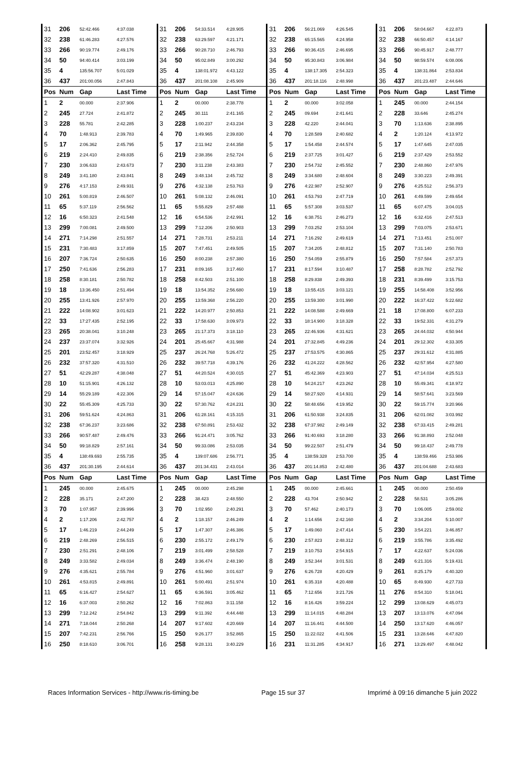| 31 | 206 | 52:42.466 | 4:37.038 | 31 | 206 | 54:33.514 | 4:28.905 | 31 | 206 | 56:21.069 | 4:26.545 | 31 | 206 | 58:04.667 | 4:22.873 |
| 32 | 238 | 61:46.283 | 4:27.576 | 32 | 238 | 63:29.597 | 4:21.171 | 32 | 238 | 65:15.565 | 4:24.958 | 32 | 238 | 66:50.457 | 4:14.167 |
| 33 | 266 | 90:19.774 | 2:49.176 | 33 | 266 | 90:28.710 | 2:46.793 | 33 | 266 | 90:36.415 | 2:46.695 | 33 | 266 | 90:45.917 | 2:48.777 |
| 34 | 50 | 94:40.414 | 3:03.199 | 34 | 50 | 95:02.849 | 3:00.292 | 34 | 50 | 95:30.843 | 3:06.984 | 34 | 50 | 98:59.574 | 6:08.006 |
| 35 | 4 | 135:56.707 | 5:01.029 | 35 | 4 | 138:01.972 | 4:43.122 | 35 | 4 | 138:17.305 | 2:54.323 | 35 | 4 | 138:31.864 | 2:53.834 |
| 36 | 437 | 201:00.056 | 2:47.843 | 36 | 437 | 201:08.108 | 2:45.909 | 36 | 437 | 201:18.116 | 2:48.998 | 36 | 437 | 201:23.487 | 2:44.646 |
| Pos | Num | Gap | Last Time | Pos | Num | Gap | Last Time | Pos | Num | Gap | Last Time | Pos | Num | Gap | Last Time |
| 1 | 2 | 00.000 | 2:37.906 | 1 | 2 | 00.000 | 2:38.778 | 1 | 2 | 00.000 | 3:02.058 | 1 | 245 | 00.000 | 2:44.154 |
| 2 | 245 | 27.724 | 2:41.872 | 2 | 245 | 30.111 | 2:41.165 | 2 | 245 | 09.694 | 2:41.641 | 2 | 228 | 33.646 | 2:45.274 |
| 3 | 228 | 55.781 | 2:42.285 | 3 | 228 | 1:00.237 | 2:43.234 | 3 | 228 | 42.220 | 2:44.041 | 3 | 70 | 1:13.636 | 2:38.895 |
| 4 | 70 | 1:48.913 | 2:39.783 | 4 | 70 | 1:49.965 | 2:39.830 | 4 | 70 | 1:28.589 | 2:40.682 | 4 | 2 | 1:20.124 | 4:13.972 |
| 5 | 17 | 2:06.362 | 2:45.795 | 5 | 17 | 2:11.942 | 2:44.358 | 5 | 17 | 1:54.458 | 2:44.574 | 5 | 17 | 1:47.645 | 2:47.035 |
| 6 | 219 | 2:24.410 | 2:49.835 | 6 | 219 | 2:38.356 | 2:52.724 | 6 | 219 | 2:37.725 | 3:01.427 | 6 | 219 | 2:37.429 | 2:53.552 |
| 7 | 230 | 3:06.633 | 2:43.673 | 7 | 230 | 3:11.238 | 2:43.383 | 7 | 230 | 2:54.732 | 2:45.552 | 7 | 230 | 2:48.860 | 2:47.976 |
| 8 | 249 | 3:41.180 | 2:43.841 | 8 | 249 | 3:48.134 | 2:45.732 | 8 | 249 | 3:34.680 | 2:48.604 | 8 | 249 | 3:30.223 | 2:49.391 |
| 9 | 276 | 4:17.153 | 2:49.931 | 9 | 276 | 4:32.138 | 2:53.763 | 9 | 276 | 4:22.987 | 2:52.907 | 9 | 276 | 4:25.512 | 2:56.373 |
| 10 | 261 | 5:00.819 | 2:46.507 | 10 | 261 | 5:08.132 | 2:46.091 | 10 | 261 | 4:53.793 | 2:47.719 | 10 | 261 | 4:49.599 | 2:49.654 |
| 11 | 65 | 5:37.119 | 2:56.562 | 11 | 65 | 5:55.829 | 2:57.488 | 11 | 65 | 5:57.308 | 3:03.537 | 11 | 65 | 6:07.475 | 3:04.015 |
| 12 | 16 | 6:50.323 | 2:41.548 | 12 | 16 | 6:54.536 | 2:42.991 | 12 | 16 | 6:38.751 | 2:46.273 | 12 | 16 | 6:32.416 | 2:47.513 |
| 13 | 299 | 7:00.081 | 2:49.500 | 13 | 299 | 7:12.206 | 2:50.903 | 13 | 299 | 7:03.252 | 2:53.104 | 13 | 299 | 7:03.075 | 2:53.671 |
| 14 | 271 | 7:14.298 | 2:51.557 | 14 | 271 | 7:28.731 | 2:53.211 | 14 | 271 | 7:16.292 | 2:49.619 | 14 | 271 | 7:13.451 | 2:51.007 |
| 15 | 231 | 7:30.483 | 3:17.859 | 15 | 207 | 7:47.451 | 2:49.505 | 15 | 207 | 7:34.205 | 2:48.812 | 15 | 207 | 7:31.140 | 2:50.783 |
| 16 | 207 | 7:36.724 | 2:50.635 | 16 | 250 | 8:00.238 | 2:57.380 | 16 | 250 | 7:54.059 | 2:55.879 | 16 | 250 | 7:57.584 | 2:57.373 |
| 17 | 250 | 7:41.636 | 2:56.283 | 17 | 231 | 8:09.165 | 3:17.460 | 17 | 231 | 8:17.594 | 3:10.487 | 17 | 258 | 8:28.782 | 2:52.792 |
| 18 | 258 | 8:30.181 | 2:50.782 | 18 | 258 | 8:42.503 | 2:51.100 | 18 | 258 | 8:29.838 | 2:49.393 | 18 | 231 | 8:39.499 | 3:15.753 |
| 19 | 18 | 13:36.450 | 2:51.494 | 19 | 18 | 13:54.352 | 2:56.680 | 19 | 18 | 13:55.415 | 3:03.121 | 19 | 255 | 14:58.408 | 3:52.956 |
| 20 | 255 | 13:41.926 | 2:57.970 | 20 | 255 | 13:59.368 | 2:56.220 | 20 | 255 | 13:59.300 | 3:01.990 | 20 | 222 | 16:37.422 | 5:22.682 |
| 21 | 222 | 14:08.902 | 3:01.623 | 21 | 222 | 14:20.977 | 2:50.853 | 21 | 222 | 14:08.588 | 2:49.669 | 21 | 18 | 17:08.800 | 6:07.233 |
| 22 | 33 | 17:27.435 | 2:52.195 | 22 | 33 | 17:58.630 | 3:09.973 | 22 | 33 | 18:14.900 | 3:18.328 | 22 | 33 | 19:52.331 | 4:31.279 |
| 23 | 265 | 20:38.041 | 3:10.248 | 23 | 265 | 21:17.373 | 3:18.110 | 23 | 265 | 22:46.936 | 4:31.621 | 23 | 265 | 24:44.032 | 4:50.944 |
| 24 | 237 | 23:37.074 | 3:32.926 | 24 | 201 | 25:45.667 | 4:31.988 | 24 | 201 | 27:32.845 | 4:49.236 | 24 | 201 | 29:12.302 | 4:33.305 |
| 25 | 201 | 23:52.457 | 3:18.929 | 25 | 237 | 26:24.768 | 5:26.472 | 25 | 237 | 27:53.575 | 4:30.865 | 25 | 237 | 29:31.612 | 4:31.885 |
| 26 | 232 | 37:57.320 | 4:31.510 | 26 | 232 | 39:57.718 | 4:39.176 | 26 | 232 | 41:24.222 | 4:28.562 | 26 | 232 | 42:57.954 | 4:27.580 |
| 27 | 51 | 42:29.287 | 4:38.048 | 27 | 51 | 44:20.524 | 4:30.015 | 27 | 51 | 45:42.369 | 4:23.903 | 27 | 51 | 47:14.034 | 4:25.513 |
| 28 | 10 | 51:15.901 | 4:26.132 | 28 | 10 | 53:03.013 | 4:25.890 | 28 | 10 | 54:24.217 | 4:23.262 | 28 | 10 | 55:49.341 | 4:18.972 |
| 29 | 14 | 55:29.189 | 4:22.306 | 29 | 14 | 57:15.047 | 4:24.636 | 29 | 14 | 58:27.920 | 4:14.931 | 29 | 14 | 58:57.641 | 3:23.569 |
| 30 | 22 | 55:45.309 | 4:25.733 | 30 | 22 | 57:30.762 | 4:24.231 | 30 | 22 | 58:48.656 | 4:19.952 | 30 | 22 | 59:15.774 | 3:20.966 |
| 31 | 206 | 59:51.624 | 4:24.863 | 31 | 206 | 61:28.161 | 4:15.315 | 31 | 206 | 61:50.938 | 3:24.835 | 31 | 206 | 62:01.082 | 3:03.992 |
| 32 | 238 | 67:36.237 | 3:23.686 | 32 | 238 | 67:50.891 | 2:53.432 | 32 | 238 | 67:37.982 | 2:49.149 | 32 | 238 | 67:33.415 | 2:49.281 |
| 33 | 266 | 90:57.487 | 2:49.476 | 33 | 266 | 91:24.471 | 3:05.762 | 33 | 266 | 91:40.693 | 3:18.280 | 33 | 266 | 91:38.893 | 2:52.048 |
| 34 | 50 | 99:18.829 | 2:57.161 | 34 | 50 | 99:33.086 | 2:53.035 | 34 | 50 | 99:22.507 | 2:51.479 | 34 | 50 | 99:18.437 | 2:49.778 |
| 35 | 4 | 138:49.693 | 2:55.735 | 35 | 4 | 139:07.686 | 2:56.771 | 35 | 4 | 138:59.328 | 2:53.700 | 35 | 4 | 138:59.466 | 2:53.986 |
| 36 | 437 | 201:30.195 | 2:44.614 | 36 | 437 | 201:34.431 | 2:43.014 | 36 | 437 | 201:14.853 | 2:42.480 | 36 | 437 | 201:04.688 | 2:43.683 |
| Pos | Num | Gap | Last Time | Pos | Num | Gap | Last Time | Pos | Num | Gap | Last Time | Pos | Num | Gap | Last Time |
| 1 | 245 | 00.000 | 2:45.675 | 1 | 245 | 00.000 | 2:45.298 | 1 | 245 | 00.000 | 2:45.661 | 1 | 245 | 00.000 | 2:50.459 |
| 2 | 228 | 35.171 | 2:47.200 | 2 | 228 | 38.423 | 2:48.550 | 2 | 228 | 43.704 | 2:50.942 | 2 | 228 | 58.531 | 3:05.286 |
| 3 | 70 | 1:07.957 | 2:39.996 | 3 | 70 | 1:02.950 | 2:40.291 | 3 | 70 | 57.462 | 2:40.173 | 3 | 70 | 1:06.005 | 2:59.002 |
| 4 | 2 | 1:17.206 | 2:42.757 | 4 | 2 | 1:18.157 | 2:46.249 | 4 | 2 | 1:14.656 | 2:42.160 | 4 | 2 | 3:34.204 | 5:10.007 |
| 5 | 17 | 1:46.219 | 2:44.249 | 5 | 17 | 1:47.307 | 2:46.386 | 5 | 17 | 1:49.060 | 2:47.414 | 5 | 230 | 3:54.221 | 3:46.857 |
| 6 | 219 | 2:48.269 | 2:56.515 | 6 | 230 | 2:55.172 | 2:49.179 | 6 | 230 | 2:57.823 | 2:48.312 | 6 | 219 | 3:55.786 | 3:35.492 |
| 7 | 230 | 2:51.291 | 2:48.106 | 7 | 219 | 3:01.499 | 2:58.528 | 7 | 219 | 3:10.753 | 2:54.915 | 7 | 17 | 4:22.637 | 5:24.036 |
| 8 | 249 | 3:33.582 | 2:49.034 | 8 | 249 | 3:36.474 | 2:48.190 | 8 | 249 | 3:52.344 | 3:01.531 | 8 | 249 | 6:21.316 | 5:19.431 |
| 9 | 276 | 4:35.621 | 2:55.784 | 9 | 276 | 4:51.960 | 3:01.637 | 9 | 276 | 6:26.728 | 4:20.429 | 9 | 261 | 8:25.179 | 4:40.320 |
| 10 | 261 | 4:53.815 | 2:49.891 | 10 | 261 | 5:00.491 | 2:51.974 | 10 | 261 | 6:35.318 | 4:20.488 | 10 | 65 | 8:49.930 | 4:27.733 |
| 11 | 65 | 6:16.427 | 2:54.627 | 11 | 65 | 6:36.591 | 3:05.462 | 11 | 65 | 7:12.656 | 3:21.726 | 11 | 276 | 8:54.310 | 5:18.041 |
| 12 | 16 | 6:37.003 | 2:50.262 | 12 | 16 | 7:02.863 | 3:11.158 | 12 | 16 | 8:16.426 | 3:59.224 | 12 | 299 | 13:08.629 | 4:45.073 |
| 13 | 299 | 7:12.242 | 2:54.842 | 13 | 299 | 9:11.392 | 4:44.448 | 13 | 299 | 11:14.015 | 4:48.284 | 13 | 207 | 13:13.076 | 4:47.094 |
| 14 | 271 | 7:18.044 | 2:50.268 | 14 | 207 | 9:17.602 | 4:20.669 | 14 | 207 | 11:16.441 | 4:44.500 | 14 | 250 | 13:17.620 | 4:46.057 |
| 15 | 207 | 7:42.231 | 2:56.766 | 15 | 250 | 9:26.177 | 3:52.865 | 15 | 250 | 11:22.022 | 4:41.506 | 15 | 231 | 13:28.646 | 4:47.820 |
| 16 | 250 | 8:18.610 | 3:06.701 | 16 | 258 | 9:28.131 | 3:40.229 | 16 | 231 | 11:31.285 | 4:34.917 | 16 | 271 | 13:29.497 | 4:48.042 |
Races Information Services - http://www.ris-timing.be Page 15 sur 37 Imprimé à 09:16 dimanche 5 juin 2022